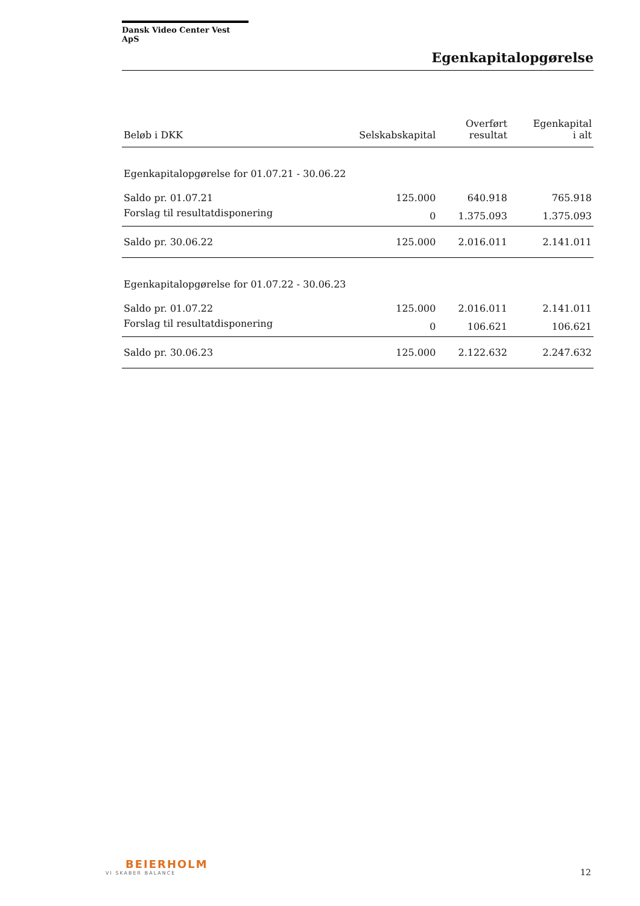Dansk Video Center Vest ApS
Egenkapitalopgørelse
| Beløb i DKK | Selskabskapital | Overført resultat | Egenkapital i alt |
| --- | --- | --- | --- |
| Egenkapitalopgørelse for 01.07.21 - 30.06.22 | | | |
| Saldo pr. 01.07.21 | 125.000 | 640.918 | 765.918 |
| Forslag til resultatdisponering | 0 | 1.375.093 | 1.375.093 |
| Saldo pr. 30.06.22 | 125.000 | 2.016.011 | 2.141.011 |
| Egenkapitalopgørelse for 01.07.22 - 30.06.23 | | | |
| Saldo pr. 01.07.22 | 125.000 | 2.016.011 | 2.141.011 |
| Forslag til resultatdisponering | 0 | 106.621 | 106.621 |
| Saldo pr. 30.06.23 | 125.000 | 2.122.632 | 2.247.632 |
BEIERHOLM
VI SKABER BALANCE
12